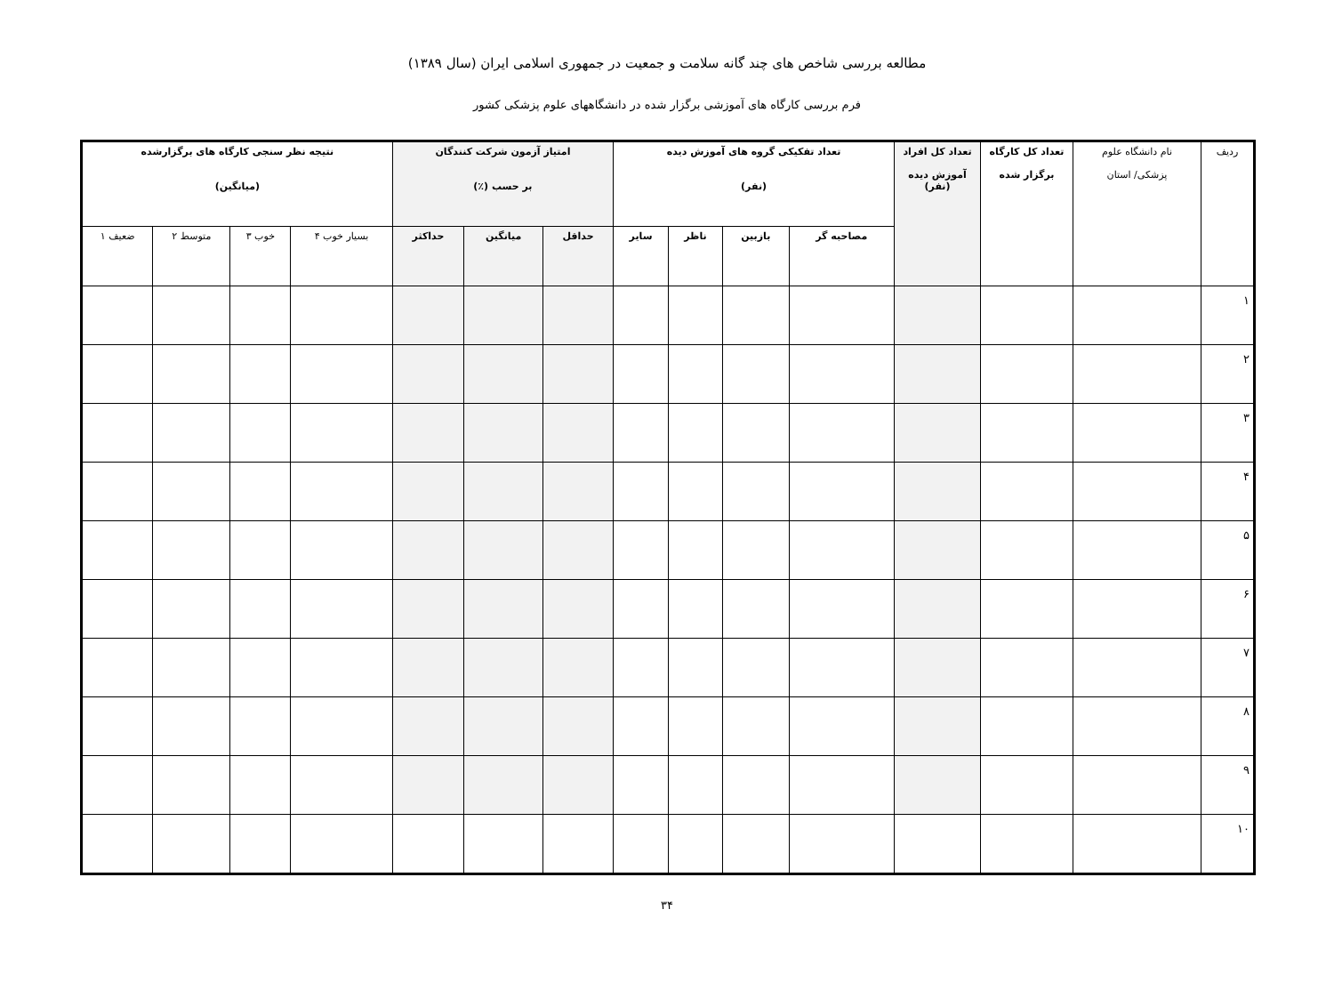مطالعه بررسی شاخص های چند گانه سلامت و جمعیت در جمهوری اسلامی ایران (سال ۱۳۸۹)
فرم بررسی کارگاه های آموزشی برگزار شده در دانشگاههای علوم پزشکی کشور
| ردیف | نام دانشگاه علوم پزشکی/ استان | تعداد کل کارگاه برگزار شده | تعداد کل افراد آموزش دیده (نفر) | تعداد تفکیکی گروه های آموزش دیده (نفر) | | | | امتیاز آزمون شرکت کنندگان بر حسب (٪) | | | نتیجه نظر سنجی کارگاه های برگزارشده (میانگین) | | | |
| --- | --- | --- | --- | --- | --- | --- | --- | --- | --- | --- | --- | --- | --- | --- |
| | | | | مصاحبه گر | بازبین | ناظر | سایر | حداقل | میانگین | حداکثر | بسیار خوب ۴ | خوب ۳ | متوسط ۲ | ضعیف ۱ |
| ۱ | | | | | | | | | | | | | | |
| ۲ | | | | | | | | | | | | | | |
| ۳ | | | | | | | | | | | | | | |
| ۴ | | | | | | | | | | | | | | |
| ۵ | | | | | | | | | | | | | | |
| ۶ | | | | | | | | | | | | | | |
| ۷ | | | | | | | | | | | | | | |
| ۸ | | | | | | | | | | | | | | |
| ۹ | | | | | | | | | | | | | | |
| ۱۰ | | | | | | | | | | | | | | |
۳۴